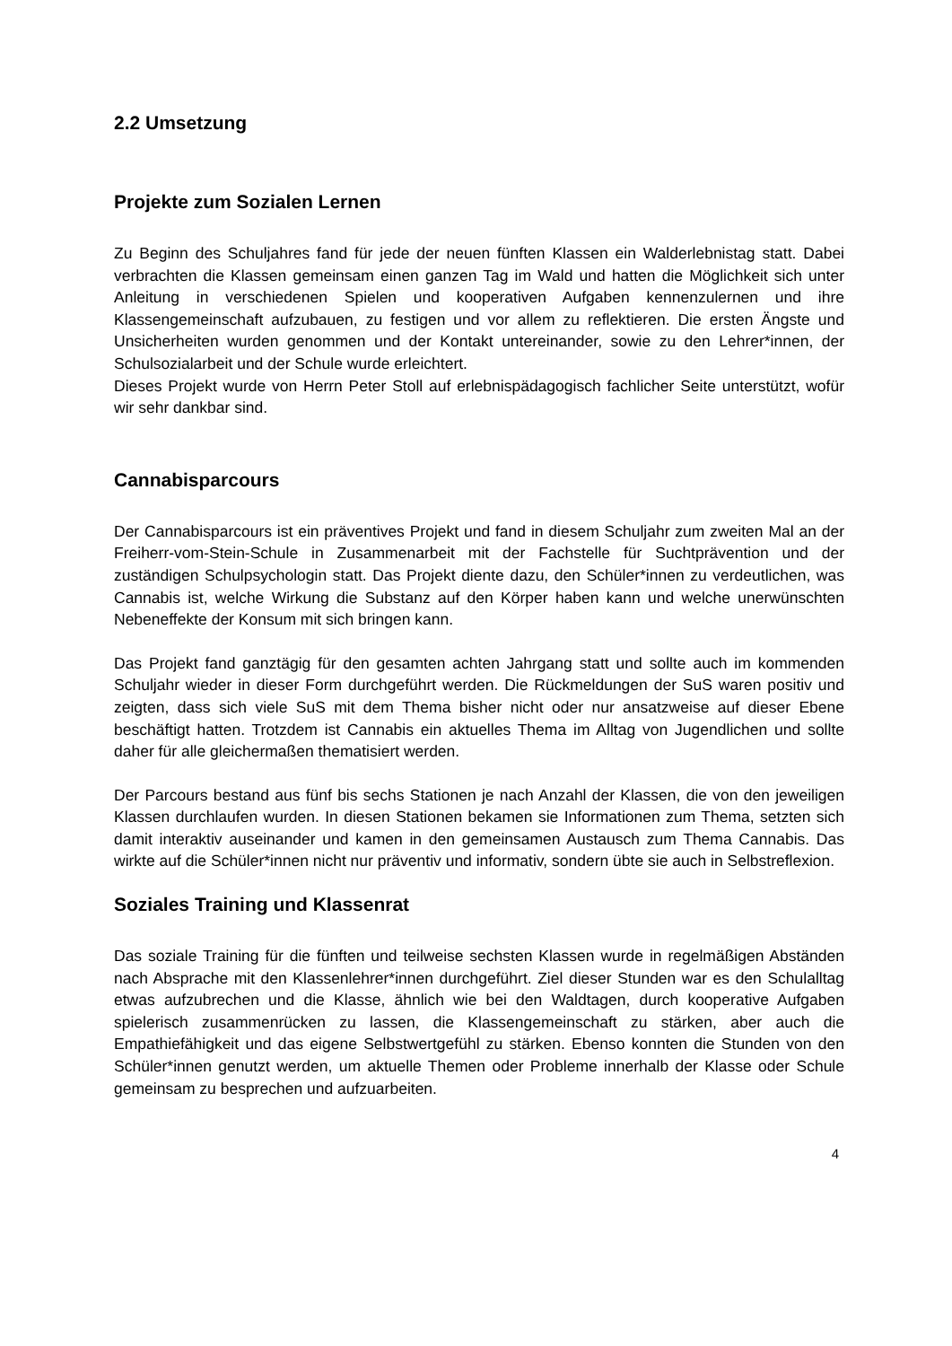2.2 Umsetzung
Projekte zum Sozialen Lernen
Zu Beginn des Schuljahres fand für jede der neuen fünften Klassen ein Walderlebnistag statt. Dabei verbrachten die Klassen gemeinsam einen ganzen Tag im Wald und hatten die Möglichkeit sich unter Anleitung in verschiedenen Spielen und kooperativen Aufgaben kennenzulernen und ihre Klassengemeinschaft aufzubauen, zu festigen und vor allem zu reflektieren. Die ersten Ängste und Unsicherheiten wurden genommen und der Kontakt untereinander, sowie zu den Lehrer*innen, der Schulsozialarbeit und der Schule wurde erleichtert.
Dieses Projekt wurde von Herrn Peter Stoll auf erlebnispädagogisch fachlicher Seite unterstützt, wofür wir sehr dankbar sind.
Cannabisparcours
Der Cannabisparcours ist ein präventives Projekt und fand in diesem Schuljahr zum zweiten Mal an der Freiherr-vom-Stein-Schule in Zusammenarbeit mit der Fachstelle für Suchtprävention und der zuständigen Schulpsychologin statt. Das Projekt diente dazu, den Schüler*innen zu verdeutlichen, was Cannabis ist, welche Wirkung die Substanz auf den Körper haben kann und welche unerwünschten Nebeneffekte der Konsum mit sich bringen kann.
Das Projekt fand ganztägig für den gesamten achten Jahrgang statt und sollte auch im kommenden Schuljahr wieder in dieser Form durchgeführt werden. Die Rückmeldungen der SuS waren positiv und zeigten, dass sich viele SuS mit dem Thema bisher nicht oder nur ansatzweise auf dieser Ebene beschäftigt hatten. Trotzdem ist Cannabis ein aktuelles Thema im Alltag von Jugendlichen und sollte daher für alle gleichermaßen thematisiert werden.
Der Parcours bestand aus fünf bis sechs Stationen je nach Anzahl der Klassen, die von den jeweiligen Klassen durchlaufen wurden. In diesen Stationen bekamen sie Informationen zum Thema, setzten sich damit interaktiv auseinander und kamen in den gemeinsamen Austausch zum Thema Cannabis. Das wirkte auf die Schüler*innen nicht nur präventiv und informativ, sondern übte sie auch in Selbstreflexion.
Soziales Training und Klassenrat
Das soziale Training für die fünften und teilweise sechsten Klassen wurde in regelmäßigen Abständen nach Absprache mit den Klassenlehrer*innen durchgeführt. Ziel dieser Stunden war es den Schulalltag etwas aufzubrechen und die Klasse, ähnlich wie bei den Waldtagen, durch kooperative Aufgaben spielerisch zusammenrücken zu lassen, die Klassengemeinschaft zu stärken, aber auch die Empathiefähigkeit und das eigene Selbstwertgefühl zu stärken. Ebenso konnten die Stunden von den Schüler*innen genutzt werden, um aktuelle Themen oder Probleme innerhalb der Klasse oder Schule gemeinsam zu besprechen und aufzuarbeiten.
4